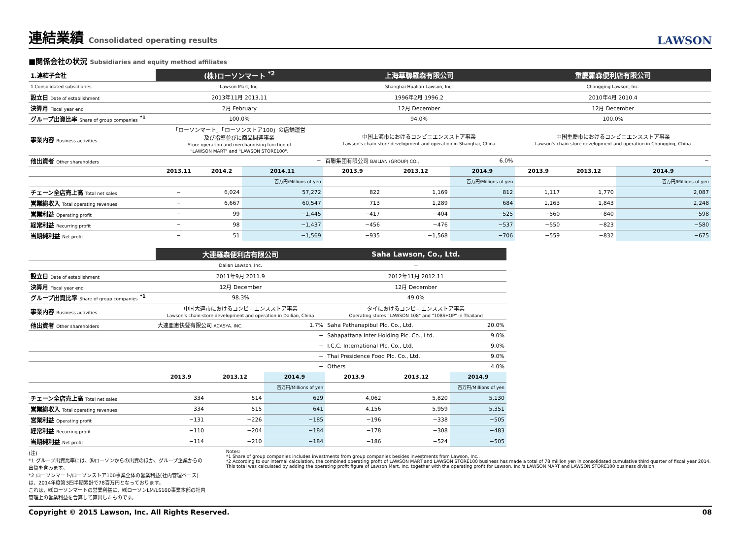連結業績 Consolidated operating results
LAWSON
■関係会社の状況 Subsidiaries and equity method affiliates
| 1.連結子会社 | (株)ローソンマート <sup>*2</sup> | | | 上海華聯羅森有限公司 | | | 重慶羅森便利店有限公司 | | |
| 1.Consolidated subsidiaries | Lawson Mart, Inc. | | | Shanghai Hualian Lawson, Inc. | | | Chongqing Lawson, Inc. | | |
| 設立日 Date of establishment | 2013年11月 2013.11 | | | 1996年2月 1996.2 | | | 2010年4月 2010.4 | | |
| 決算月 Fiscal year end | 2月 February | | | 12月 December | | | 12月 December | | |
| グループ出資比率 Share of group companies <sup>*1</sup> | 100.0% | | | 94.0% | | | 100.0% | | |
| 事業内容 Business activities | 「ローソンマート」「ローソンストア100」の店舗運営 及び指導並びに商品関連事業 Store operation and merchandising function of "LAWSON MART" and "LAWSON STORE100". | | | 中国上海市におけるコンビニエンスストア事業 Lawson's chain-store development and operation in Shanghai, China | | | 中国重慶市におけるコンビニエンスストア事業 Lawson's chain-store development and operation in Chongqing, China | | |
| 他出資者 Other shareholders | − | | | 百聯集団有限公司 BAILIAN (GROUP) CO., | | 6.0% | − | | |
| | 2013.11 | 2014.2 | 2014.11 | 2013.9 | 2013.12 | 2014.9 | 2013.9 | 2013.12 | 2014.9 |
| | | | 百万円/Millions of yen | | | 百万円/Millions of yen | | | 百万円/Millions of yen |
| チェーン全店売上高 Total net sales | − | 6,024 | 57,272 | 822 | 1,169 | 812 | 1,117 | 1,770 | 2,087 |
| 営業総収入 Total operating revenues | − | 6,667 | 60,547 | 713 | 1,289 | 684 | 1,163 | 1,843 | 2,248 |
| 営業利益 Operating profit | − | 99 | −1,445 | −417 | −404 | −525 | −560 | −840 | −598 |
| 経常利益 Recurring profit | − | 98 | −1,437 | −456 | −476 | −537 | −550 | −823 | −580 |
| 当期純利益 Net profit | − | 51 | −1,569 | −935 | −1,568 | −706 | −559 | −832 | −675 |
| | 大連羅森便利店有限公司 | | | Saha Lawson, Co., Ltd. | | |
| | Dalian Lawson, Inc. | | | − | | |
| 設立日 Date of establishment | 2011年9月 2011.9 | | | 2012年11月 2012.11 | | |
| 決算月 Fiscal year end | 12月 December | | | 12月 December | | |
| グループ出資比率 Share of group companies <sup>*1</sup> | 98.3% | | | 49.0% | | |
| 事業内容 Business activities | 中国大連市におけるコンビニエンスストア事業 Lawson's chain-store development and operation in Dailian, China | | | タイにおけるコンビニエンスストア事業 Operating stores "LAWSON 108" and "108SHOP" in Thailand | | |
| 他出資者 Other shareholders | 大連亜恵快餐有限公司 ACASYA. INC. | | 1.7% | Saha Pathanapibul Plc. Co., Ltd. | | 20.0% |
| | − | | | Sahapattana Inter Holding Plc. Co., Ltd. | | 9.0% |
| | − | | | I.C.C. International Plc. Co., Ltd. | | 9.0% |
| | − | | | Thai Presidence Food Plc. Co., Ltd. | | 9.0% |
| | − | | | Others | | 4.0% |
| | 2013.9 | 2013.12 | 2014.9 | 2013.9 | 2013.12 | 2014.9 |
| | | | 百万円/Millions of yen | | | 百万円/Millions of yen |
| チェーン全店売上高 Total net sales | 334 | 514 | 629 | 4,062 | 5,820 | 5,130 |
| 営業総収入 Total operating revenues | 334 | 515 | 641 | 4,156 | 5,959 | 5,351 |
| 営業利益 Operating profit | −131 | −226 | −185 | −196 | −338 | −505 |
| 経常利益 Recurring profit | −110 | −204 | −184 | −178 | −308 | −483 |
| 当期純利益 Net profit | −114 | −210 | −184 | −186 | −524 | −505 |
(注)
*1 グループ出資比率には、㈱ローソンからの出資のほか、グループ企業からの出資を含みます。
*2 ローソンマート/ローソンストア100事業全体の営業利益(社内管理ベース)は、2014年度第3四半期累計で78百万円となっております。
これは、㈱ローソンマートの営業利益に、㈱ローソンLM/LS100事業本部の社内管理上の営業利益を合算して算出したものです。
Notes:
*1 Share of group companies includes investments from group companies besides investments from Lawson, Inc..
*2 According to our internal calculation, the combined operating profit of LAWSON MART and LAWSON STORE100 business has made a total of 78 million yen in consolidated cumulative third quarter of fiscal year 2014. This total was calculated by adding the operating profit figure of Lawson Mart, Inc. together with the operating profit for Lawson, Inc.'s LAWSON MART and LAWSON STORE100 business division.
Copyright © 2015 Lawson, Inc. All Rights Reserved. 08